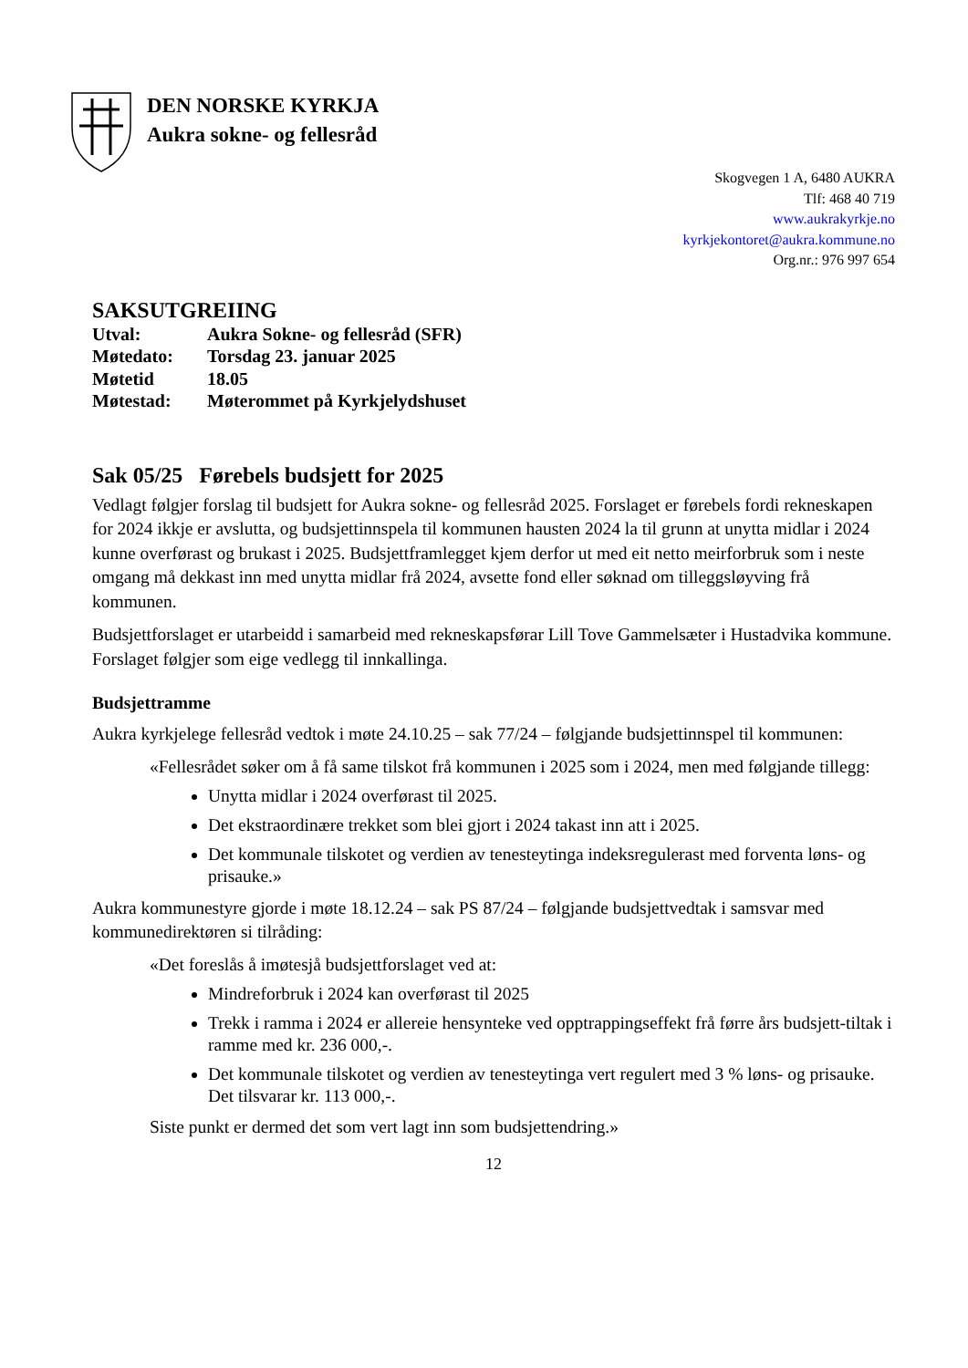DEN NORSKE KYRKJA
Aukra sokne- og fellesråd
Skogvegen 1 A, 6480 AUKRA
Tlf: 468 40 719
www.aukrakyrkje.no
kyrkjekontoret@aukra.kommune.no
Org.nr.: 976 997 654
SAKSUTGREIING
| Utval: | Aukra Sokne- og fellesråd (SFR) |
| Møtedato: | Torsdag 23. januar 2025 |
| Møtetid | 18.05 |
| Møtestad: | Møterommet på Kyrkjelydshuset |
Sak 05/25 Førebels budsjett for 2025
Vedlagt følgjer forslag til budsjett for Aukra sokne- og fellesråd 2025. Forslaget er førebels fordi rekneskapen for 2024 ikkje er avslutta, og budsjettinnspela til kommunen hausten 2024 la til grunn at unytta midlar i 2024 kunne overførast og brukast i 2025. Budsjettframlegget kjem derfor ut med eit netto meirforbruk som i neste omgang må dekkast inn med unytta midlar frå 2024, avsette fond eller søknad om tilleggsløyving frå kommunen.
Budsjettforslaget er utarbeidd i samarbeid med rekneskapsførar Lill Tove Gammelsæter i Hustadvika kommune. Forslaget følgjer som eige vedlegg til innkallinga.
Budsjettramme
Aukra kyrkjelege fellesråd vedtok i møte 24.10.25 – sak 77/24 – følgjande budsjettinnspel til kommunen:
«Fellesrådet søker om å få same tilskot frå kommunen i 2025 som i 2024, men med følgjande tillegg:
Unytta midlar i 2024 overførast til 2025.
Det ekstraordinære trekket som blei gjort i 2024 takast inn att i 2025.
Det kommunale tilskotet og verdien av tenesteytinga indeksregulerast med forventa løns- og prisauke.»
Aukra kommunestyre gjorde i møte 18.12.24 – sak PS 87/24 – følgjande budsjettvedtak i samsvar med kommunedirektøren si tilråding:
«Det foreslås å imøtesjå budsjettforslaget ved at:
Mindreforbruk i 2024 kan overførast til 2025
Trekk i ramma i 2024 er allereie hensynteke ved opptrappingseffekt frå førre års budsjett-tiltak i ramme med kr. 236 000,-.
Det kommunale tilskotet og verdien av tenesteytinga vert regulert med 3 % løns- og prisauke. Det tilsvarar kr. 113 000,-.
Siste punkt er dermed det som vert lagt inn som budsjettendring.»
12